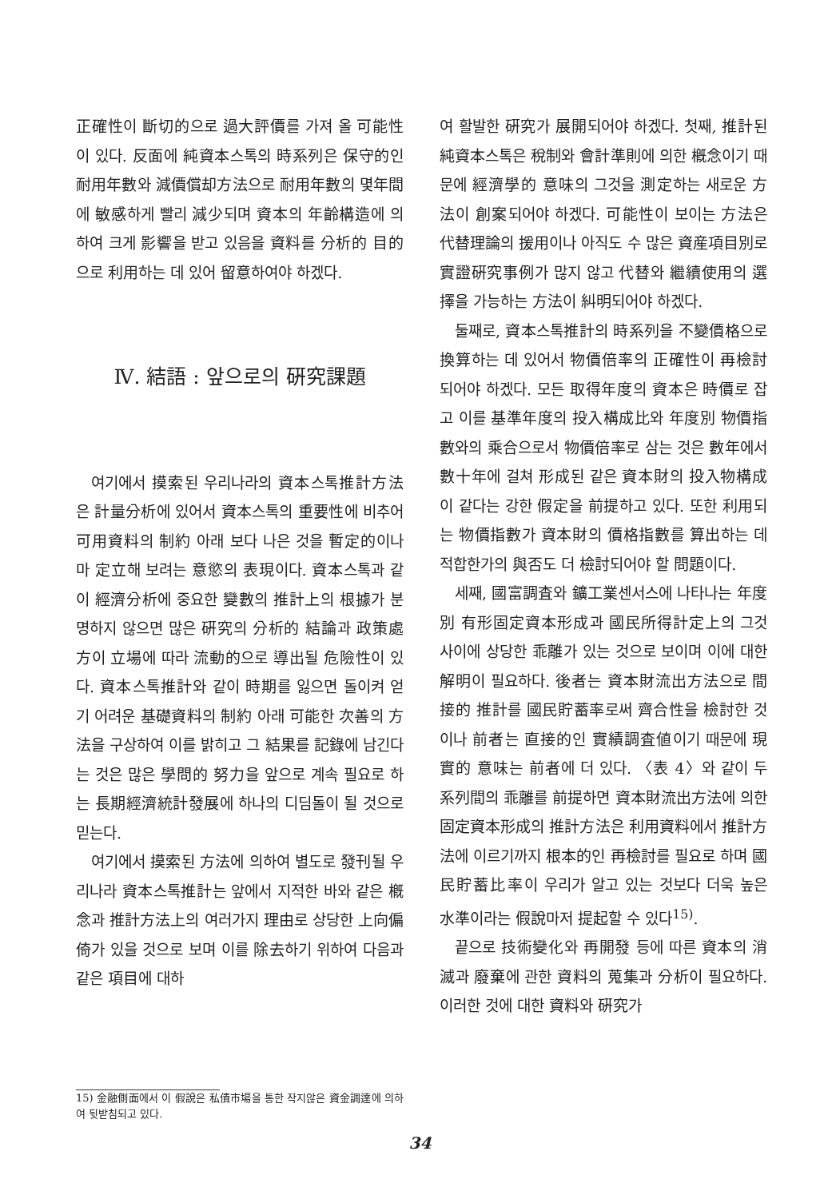正確性이 斷切的으로 過大評價를 가져 올 可能性이 있다. 反面에 純資本스톡의 時系列은 保守的인 耐用年數와 減價償却方法으로 耐用年數의 몇年間에 敏感하게 빨리 減少되며 資本의 年齡構造에 의하여 크게 影響을 받고 있음을 資料를 分析的 目的으로 利用하는 데 있어 留意하여야 하겠다.
Ⅳ. 結語 : 앞으로의 硏究課題
여기에서 摸索된 우리나라의 資本스톡推計方法은 計量分析에 있어서 資本스톡의 重要性에 비추어 可用資料의 制約 아래 보다 나은 것을 暫定的이나마 定立해 보려는 意慾의 表現이다. 資本스톡과 같이 經濟分析에 중요한 變數의 推計上의 根據가 분명하지 않으면 많은 硏究의 分析的 結論과 政策處方이 立場에 따라 流動的으로 導出될 危險性이 있다. 資本스톡推計와 같이 時期를 잃으면 돌이켜 얻기 어려운 基礎資料의 制約 아래 可能한 次善의 方法을 구상하여 이를 밝히고 그 結果를 記錄에 남긴다는 것은 많은 學問的 努力을 앞으로 계속 필요로 하는 長期經濟統計發展에 하나의 디딤돌이 될 것으로 믿는다.
여기에서 摸索된 方法에 의하여 별도로 發刊될 우리나라 資本스톡推計는 앞에서 지적한 바와 같은 槪念과 推計方法上의 여러가지 理由로 상당한 上向偏倚가 있을 것으로 보며 이를 除去하기 위하여 다음과 같은 項目에 대하
15) 金融側面에서 이 假說은 私債市場을 통한 작지않은 資金調達에 의하여 뒷받침되고 있다.
여 활발한 硏究가 展開되어야 하겠다. 첫째, 推計된 純資本스톡은 稅制와 會計準則에 의한 槪念이기 때문에 經濟學的 意味의 그것을 測定하는 새로운 方法이 創案되어야 하겠다. 可能性이 보이는 方法은 代替理論의 援用이나 아직도 수 많은 資産項目別로 實證硏究事例가 많지 않고 代替와 繼續使用의 選擇을 가능하는 方法이 糾明되어야 하겠다.
둘째로, 資本스톡推計의 時系列을 不變價格으로 換算하는 데 있어서 物價倍率의 正確性이 再檢討되어야 하겠다. 모든 取得年度의 資本은 時價로 잡고 이를 基準年度의 投入構成比와 年度別 物價指數와의 乘合으로서 物價倍率로 삼는 것은 數年에서 數十年에 걸쳐 形成된 같은 資本財의 投入物構成이 같다는 강한 假定을 前提하고 있다. 또한 利用되는 物價指數가 資本財의 價格指數를 算出하는 데 적합한가의 與否도 더 檢討되어야 할 問題이다.
세째, 國富調査와 鑛工業센서스에 나타나는 年度別 有形固定資本形成과 國民所得計定上의 그것 사이에 상당한 乖離가 있는 것으로 보이며 이에 대한 解明이 필요하다. 後者는 資本財流出方法으로 間接的 推計를 國民貯蓄率로써 齊合性을 檢討한 것이나 前者는 直接的인 實績調査値이기 때문에 現實的 意味는 前者에 더 있다. 〈表 4〉와 같이 두 系列間의 乖離를 前提하면 資本財流出方法에 의한 固定資本形成의 推計方法은 利用資料에서 推計方法에 이르기까지 根本的인 再檢討를 필요로 하며 國民貯蓄比率이 우리가 알고 있는 것보다 더욱 높은 水準이라는 假說마저 提起할 수 있다<sup>15)</sup>.
끝으로 技術變化와 再開發 등에 따른 資本의 消滅과 廢棄에 관한 資料의 蒐集과 分析이 필요하다. 이러한 것에 대한 資料와 硏究가
34